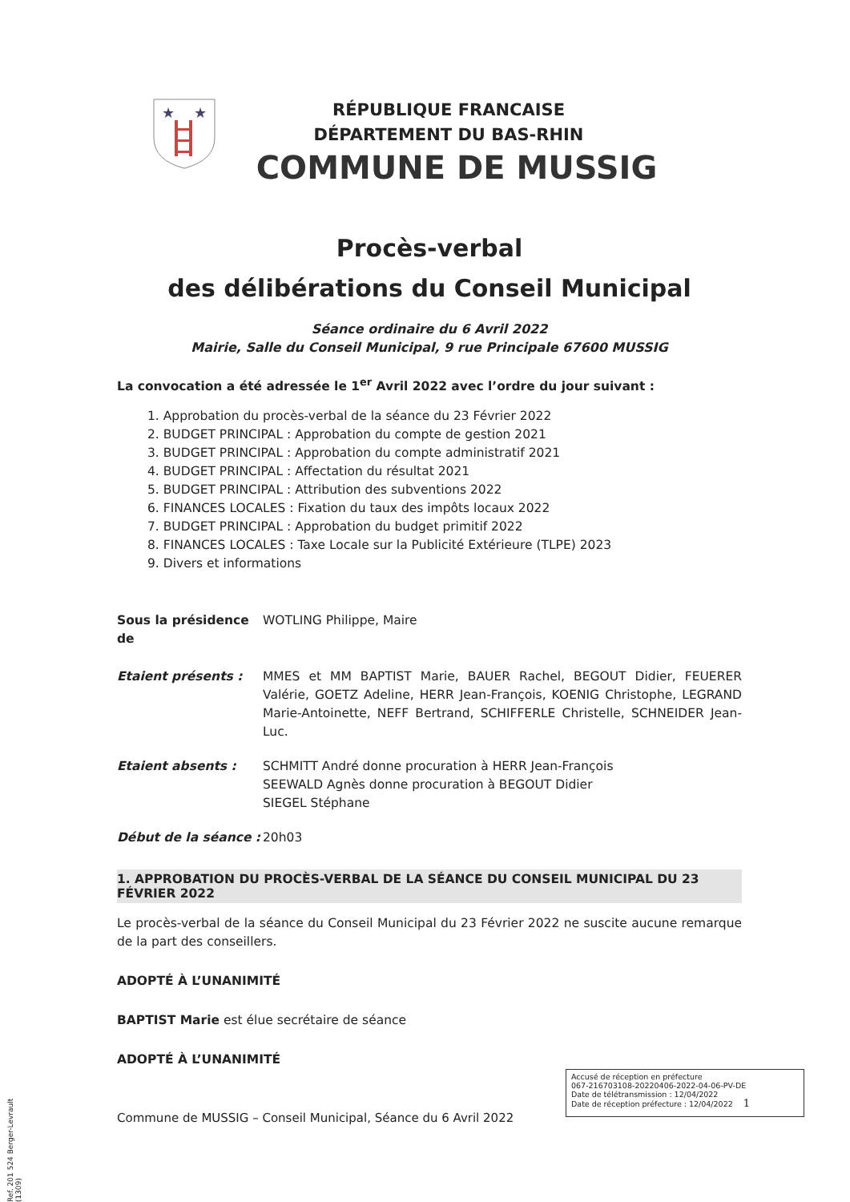★
★
RÉPUBLIQUE FRANCAISE
DÉPARTEMENT DU BAS-RHIN
COMMUNE DE MUSSIG
Procès-verbal
des délibérations du Conseil Municipal
Séance ordinaire du 6 Avril 2022
Mairie, Salle du Conseil Municipal, 9 rue Principale 67600 MUSSIG
La convocation a été adressée le 1<sup>er</sup> Avril 2022 avec l’ordre du jour suivant :
1. Approbation du procès-verbal de la séance du 23 Février 2022
2. BUDGET PRINCIPAL : Approbation du compte de gestion 2021
3. BUDGET PRINCIPAL : Approbation du compte administratif 2021
4. BUDGET PRINCIPAL : Affectation du résultat 2021
5. BUDGET PRINCIPAL : Attribution des subventions 2022
6. FINANCES LOCALES : Fixation du taux des impôts locaux 2022
7. BUDGET PRINCIPAL : Approbation du budget primitif 2022
8. FINANCES LOCALES : Taxe Locale sur la Publicité Extérieure (TLPE) 2023
9. Divers et informations
Sous la présidence de
WOTLING Philippe, Maire
Etaient présents : MMES et MM BAPTIST Marie, BAUER Rachel, BEGOUT Didier, FEUERER Valérie, GOETZ Adeline, HERR Jean-François, KOENIG Christophe, LEGRAND Marie-Antoinette, NEFF Bertrand, SCHIFFERLE Christelle, SCHNEIDER Jean-Luc.
Etaient absents : SCHMITT André donne procuration à HERR Jean-François
SEEWALD Agnès donne procuration à BEGOUT Didier
SIEGEL Stéphane
Début de la séance :
20h03
1. APPROBATION DU PROCÈS-VERBAL DE LA SÉANCE DU CONSEIL MUNICIPAL DU 23 FÉVRIER 2022
Le procès-verbal de la séance du Conseil Municipal du 23 Février 2022 ne suscite aucune remarque de la part des conseillers.
ADOPTÉ À L’UNANIMITÉ
BAPTIST Marie est élue secrétaire de séance
ADOPTÉ À L’UNANIMITÉ
Accusé de réception en préfecture
067-216703108-20220406-2022-04-06-PV-DE
Date de télétransmission : 12/04/2022
Date de réception préfecture : 12/04/2022 1
Commune de MUSSIG – Conseil Municipal, Séance du 6 Avril 2022
Ref. 201 524 Berger-Levrault (1309)